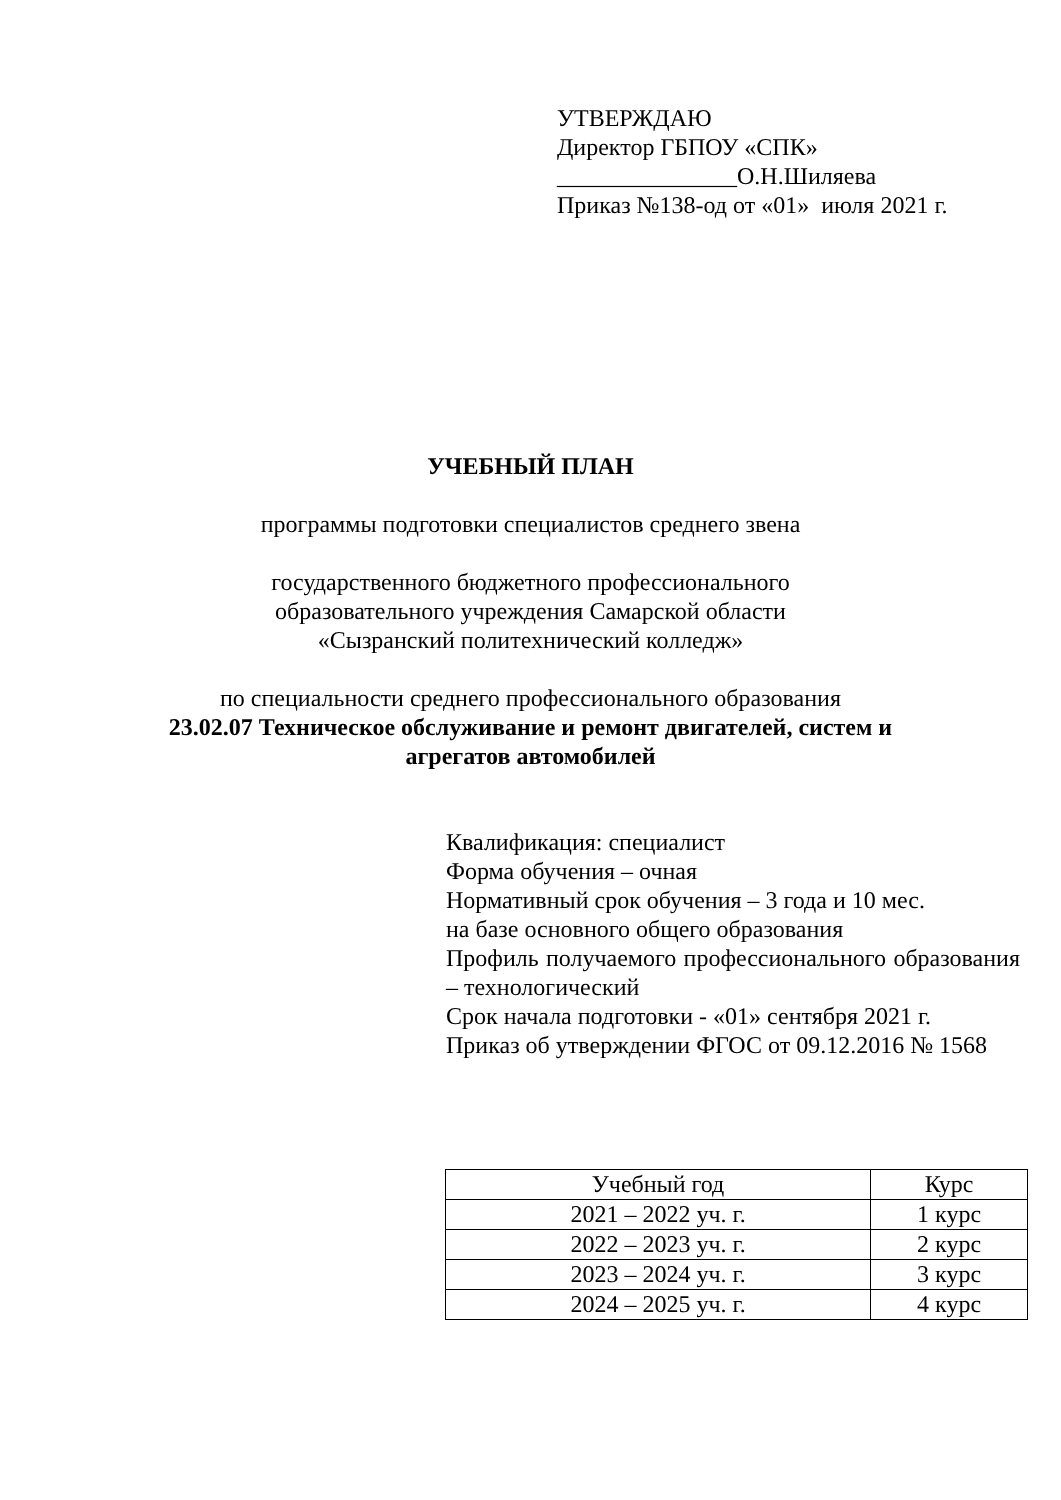УТВЕРЖДАЮ
Директор ГБПОУ «СПК»
_______________О.Н.Шиляева
Приказ №138-од от «01» июля 2021 г.
УЧЕБНЫЙ ПЛАН
программы подготовки специалистов среднего звена
государственного бюджетного профессионального
образовательного учреждения Самарской области
«Сызранский политехнический колледж»
по специальности среднего профессионального образования
23.02.07 Техническое обслуживание и ремонт двигателей, систем и
агрегатов автомобилей
Квалификация: специалист
Форма обучения – очная
Нормативный срок обучения – 3 года и 10 мес.
на базе основного общего образования
Профиль получаемого профессионального образования – технологический
Срок начала подготовки - «01» сентября 2021 г.
Приказ об утверждении ФГОС от 09.12.2016 № 1568
| Учебный год | Курс |
| --- | --- |
| 2021 – 2022 уч. г. | 1 курс |
| 2022 – 2023 уч. г. | 2 курс |
| 2023 – 2024 уч. г. | 3 курс |
| 2024 – 2025 уч. г. | 4 курс |